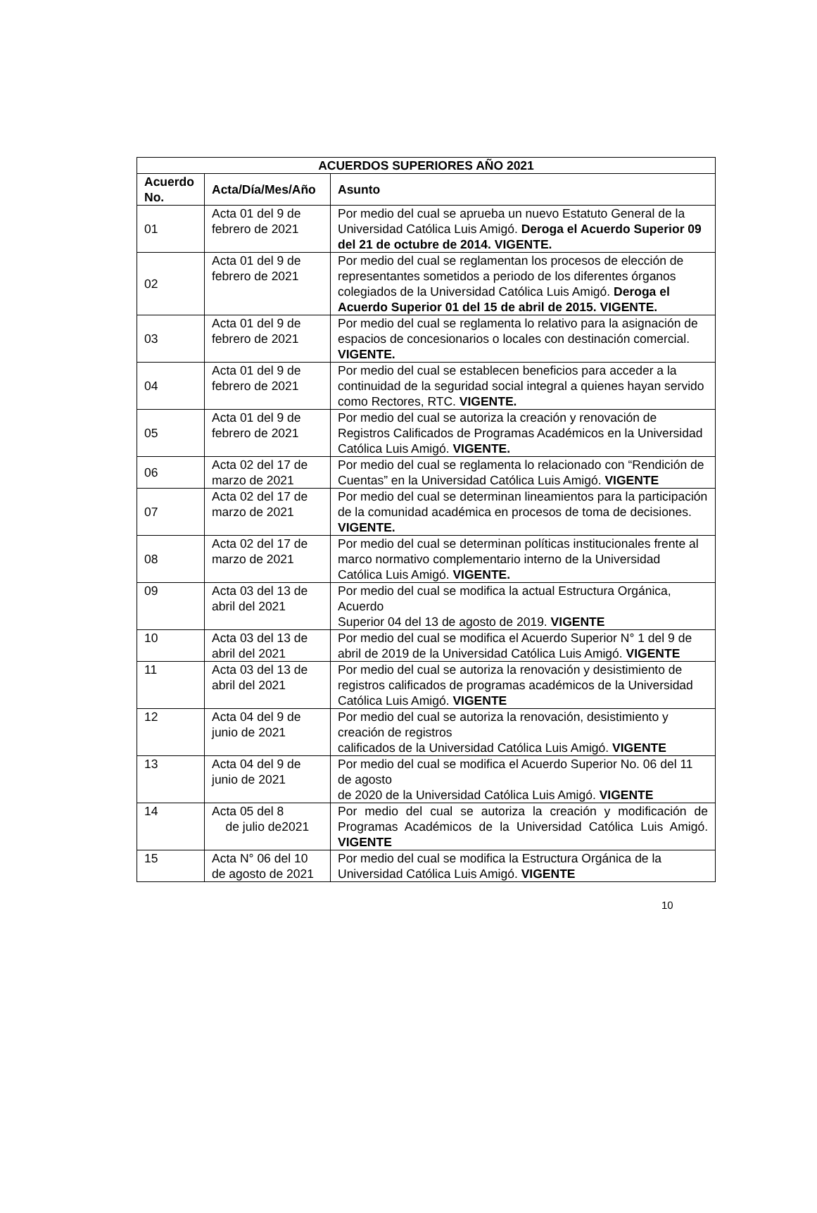| ACUERDOS SUPERIORES AÑO 2021 | | |
| --- | --- | --- |
| Acuerdo No. | Acta/Día/Mes/Año | Asunto |
| 01 | Acta 01 del 9 de febrero de 2021 | Por medio del cual se aprueba un nuevo Estatuto General de la Universidad Católica Luis Amigó. Deroga el Acuerdo Superior 09 del 21 de octubre de 2014. VIGENTE. |
| 02 | Acta 01 del 9 de febrero de 2021 | Por medio del cual se reglamentan los procesos de elección de representantes sometidos a periodo de los diferentes órganos colegiados de la Universidad Católica Luis Amigó. Deroga el Acuerdo Superior 01 del 15 de abril de 2015. VIGENTE. |
| 03 | Acta 01 del 9 de febrero de 2021 | Por medio del cual se reglamenta lo relativo para la asignación de espacios de concesionarios o locales con destinación comercial. VIGENTE. |
| 04 | Acta 01 del 9 de febrero de 2021 | Por medio del cual se establecen beneficios para acceder a la continuidad de la seguridad social integral a quienes hayan servido como Rectores, RTC. VIGENTE. |
| 05 | Acta 01 del 9 de febrero de 2021 | Por medio del cual se autoriza la creación y renovación de Registros Calificados de Programas Académicos en la Universidad Católica Luis Amigó. VIGENTE. |
| 06 | Acta 02 del 17 de marzo de 2021 | Por medio del cual se reglamenta lo relacionado con “Rendición de Cuentas” en la Universidad Católica Luis Amigó. VIGENTE |
| 07 | Acta 02 del 17 de marzo de 2021 | Por medio del cual se determinan lineamientos para la participación de la comunidad académica en procesos de toma de decisiones. VIGENTE. |
| 08 | Acta 02 del 17 de marzo de 2021 | Por medio del cual se determinan políticas institucionales frente al marco normativo complementario interno de la Universidad Católica Luis Amigó. VIGENTE. |
| 09 | Acta 03 del 13 de abril del 2021 | Por medio del cual se modifica la actual Estructura Orgánica, Acuerdo Superior 04 del 13 de agosto de 2019. VIGENTE |
| 10 | Acta 03 del 13 de abril del 2021 | Por medio del cual se modifica el Acuerdo Superior N° 1 del 9 de abril de 2019 de la Universidad Católica Luis Amigó. VIGENTE |
| 11 | Acta 03 del 13 de abril del 2021 | Por medio del cual se autoriza la renovación y desistimiento de registros calificados de programas académicos de la Universidad Católica Luis Amigó. VIGENTE |
| 12 | Acta 04 del 9 de junio de 2021 | Por medio del cual se autoriza la renovación, desistimiento y creación de registros calificados de la Universidad Católica Luis Amigó. VIGENTE |
| 13 | Acta 04 del 9 de junio de 2021 | Por medio del cual se modifica el Acuerdo Superior No. 06 del 11 de agosto de 2020 de la Universidad Católica Luis Amigó. VIGENTE |
| 14 | Acta 05 del 8 de julio de2021 | Por medio del cual se autoriza la creación y modificación de Programas Académicos de la Universidad Católica Luis Amigó. VIGENTE |
| 15 | Acta N° 06 del 10 de agosto de 2021 | Por medio del cual se modifica la Estructura Orgánica de la Universidad Católica Luis Amigó. VIGENTE |
10